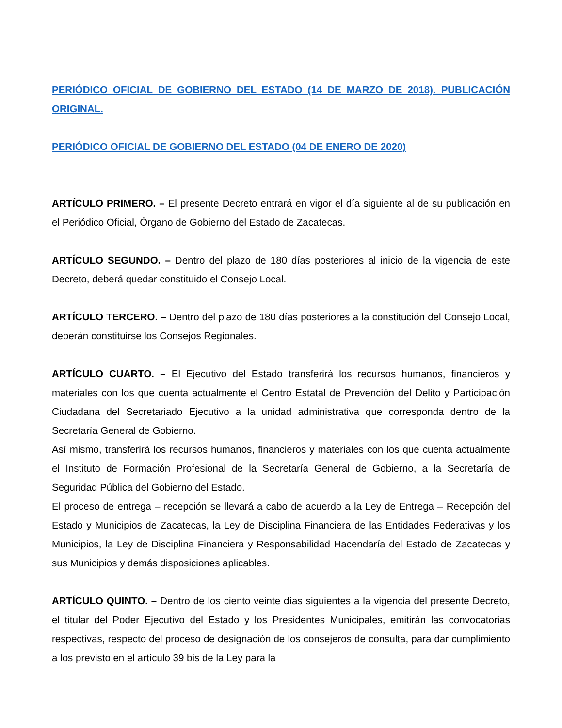PERIÓDICO OFICIAL DE GOBIERNO DEL ESTADO (14 DE MARZO DE 2018). PUBLICACIÓN ORIGINAL.
PERIÓDICO OFICIAL DE GOBIERNO DEL ESTADO (04 DE ENERO DE 2020)
ARTÍCULO PRIMERO. – El presente Decreto entrará en vigor el día siguiente al de su publicación en el Periódico Oficial, Órgano de Gobierno del Estado de Zacatecas.
ARTÍCULO SEGUNDO. – Dentro del plazo de 180 días posteriores al inicio de la vigencia de este Decreto, deberá quedar constituido el Consejo Local.
ARTÍCULO TERCERO. – Dentro del plazo de 180 días posteriores a la constitución del Consejo Local, deberán constituirse los Consejos Regionales.
ARTÍCULO CUARTO. – El Ejecutivo del Estado transferirá los recursos humanos, financieros y materiales con los que cuenta actualmente el Centro Estatal de Prevención del Delito y Participación Ciudadana del Secretariado Ejecutivo a la unidad administrativa que corresponda dentro de la Secretaría General de Gobierno.
Así mismo, transferirá los recursos humanos, financieros y materiales con los que cuenta actualmente el Instituto de Formación Profesional de la Secretaría General de Gobierno, a la Secretaría de Seguridad Pública del Gobierno del Estado.
El proceso de entrega – recepción se llevará a cabo de acuerdo a la Ley de Entrega – Recepción del Estado y Municipios de Zacatecas, la Ley de Disciplina Financiera de las Entidades Federativas y los Municipios, la Ley de Disciplina Financiera y Responsabilidad Hacendaría del Estado de Zacatecas y sus Municipios y demás disposiciones aplicables.
ARTÍCULO QUINTO. – Dentro de los ciento veinte días siguientes a la vigencia del presente Decreto, el titular del Poder Ejecutivo del Estado y los Presidentes Municipales, emitirán las convocatorias respectivas, respecto del proceso de designación de los consejeros de consulta, para dar cumplimiento a los previsto en el artículo 39 bis de la Ley para la